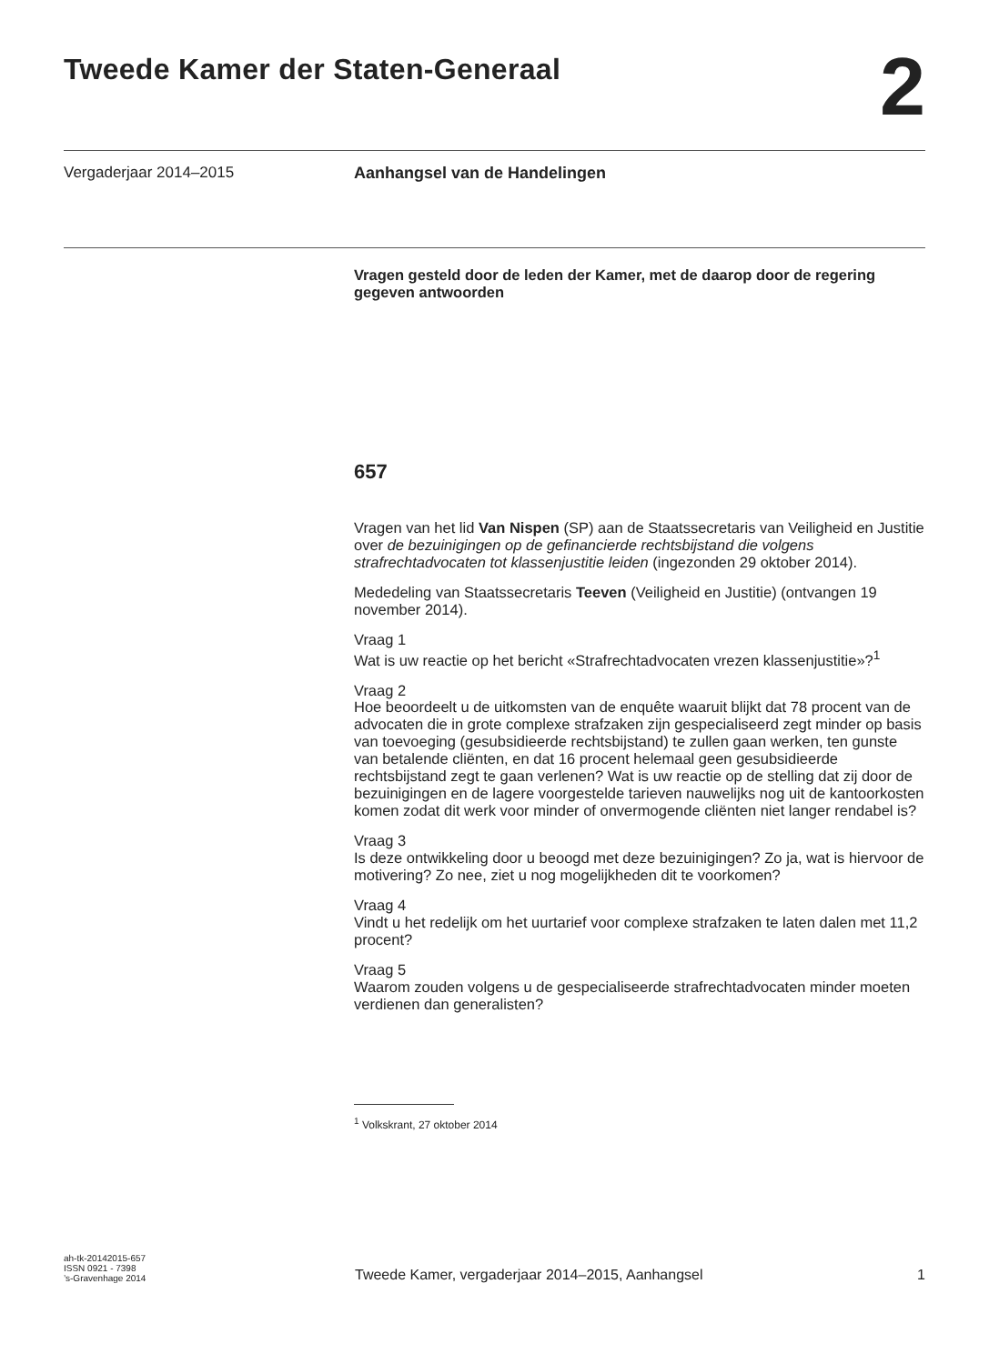Tweede Kamer der Staten-Generaal
2
Vergaderjaar 2014–2015
Aanhangsel van de Handelingen
Vragen gesteld door de leden der Kamer, met de daarop door de regering gegeven antwoorden
657
Vragen van het lid Van Nispen (SP) aan de Staatssecretaris van Veiligheid en Justitie over de bezuinigingen op de gefinancierde rechtsbijstand die volgens strafrechtadvocaten tot klassenjustitie leiden (ingezonden 29 oktober 2014).
Mededeling van Staatssecretaris Teeven (Veiligheid en Justitie) (ontvangen 19 november 2014).
Vraag 1
Wat is uw reactie op het bericht «Strafrechtadvocaten vrezen klassenjustitie»?<sup>1</sup>
Vraag 2
Hoe beoordeelt u de uitkomsten van de enquête waaruit blijkt dat 78 procent van de advocaten die in grote complexe strafzaken zijn gespecialiseerd zegt minder op basis van toevoeging (gesubsidieerde rechtsbijstand) te zullen gaan werken, ten gunste van betalende cliënten, en dat 16 procent helemaal geen gesubsidieerde rechtsbijstand zegt te gaan verlenen? Wat is uw reactie op de stelling dat zij door de bezuinigingen en de lagere voorgestelde tarieven nauwelijks nog uit de kantoorkosten komen zodat dit werk voor minder of onvermogende cliënten niet langer rendabel is?
Vraag 3
Is deze ontwikkeling door u beoogd met deze bezuinigingen? Zo ja, wat is hiervoor de motivering? Zo nee, ziet u nog mogelijkheden dit te voorkomen?
Vraag 4
Vindt u het redelijk om het uurtarief voor complexe strafzaken te laten dalen met 11,2 procent?
Vraag 5
Waarom zouden volgens u de gespecialiseerde strafrechtadvocaten minder moeten verdienen dan generalisten?
<sup>1</sup> Volkskrant, 27 oktober 2014
ah-tk-20142015-657
ISSN 0921 - 7398
’s-Gravenhage 2014
Tweede Kamer, vergaderjaar 2014–2015, Aanhangsel
1